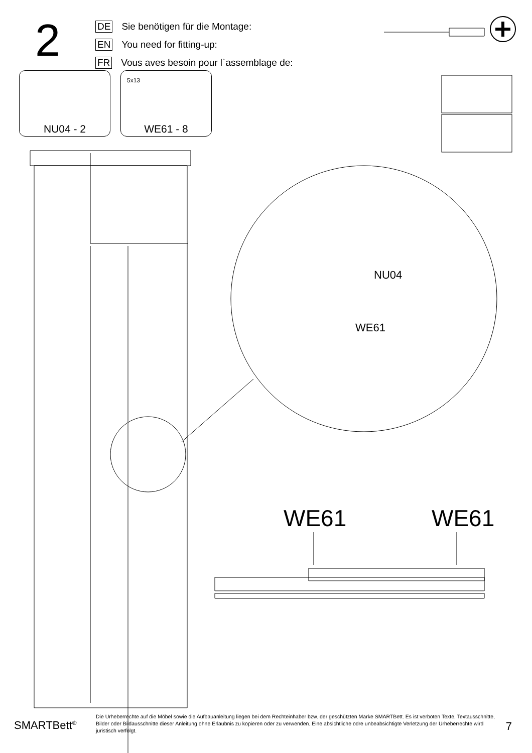2
DE Sie benötigen für die Montage:
EN You need for fitting-up:
FR Vous aves besoin pour l`assemblage de:
NU04 - 2
5x13
WE61 - 8
NU04
WE61
WE61 WE61
SMARTBett<sup>®</sup>
Die Urheberrechte auf die Möbel sowie die Aufbauanleitung liegen bei dem Rechteinhaber bzw. der geschützten Marke SMARTBett. Es ist verboten Texte, Textausschnitte, Bilder oder Bildausschnitte dieser Anleitung ohne Erlaubnis zu kopieren oder zu verwenden. Eine absichtliche odre unbeabsichtigte Verletzung der Urheberrechte wird juristisch verfolgt.
7